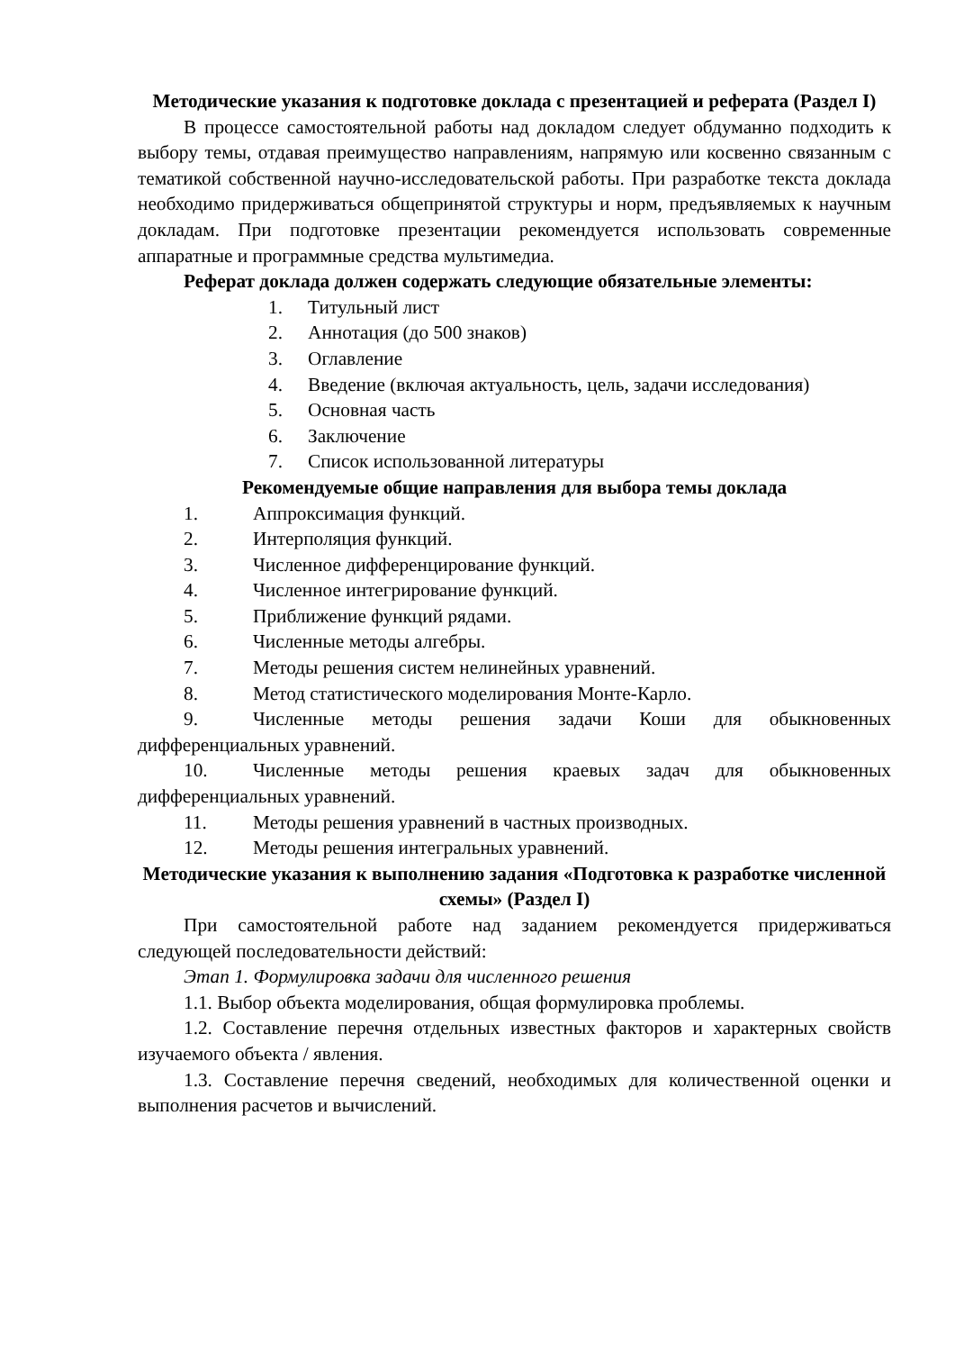Методические указания к подготовке доклада с презентацией и реферата (Раздел I)
В процессе самостоятельной работы над докладом следует обдуманно подходить к выбору темы, отдавая преимущество направлениям, напрямую или косвенно связанным с тематикой собственной научно-исследовательской работы. При разработке текста доклада необходимо придерживаться общепринятой структуры и норм, предъявляемых к научным докладам. При подготовке презентации рекомендуется использовать современные аппаратные и программные средства мультимедиа.
Реферат доклада должен содержать следующие обязательные элементы:
1. Титульный лист
2. Аннотация (до 500 знаков)
3. Оглавление
4. Введение (включая актуальность, цель, задачи исследования)
5. Основная часть
6. Заключение
7. Список использованной литературы
Рекомендуемые общие направления для выбора темы доклада
1. Аппроксимация функций.
2. Интерполяция функций.
3. Численное дифференцирование функций.
4. Численное интегрирование функций.
5. Приближение функций рядами.
6. Численные методы алгебры.
7. Методы решения систем нелинейных уравнений.
8. Метод статистического моделирования Монте-Карло.
9. Численные методы решения задачи Коши для обыкновенных дифференциальных уравнений.
10. Численные методы решения краевых задач для обыкновенных дифференциальных уравнений.
11. Методы решения уравнений в частных производных.
12. Методы решения интегральных уравнений.
Методические указания к выполнению задания «Подготовка к разработке численной схемы» (Раздел I)
При самостоятельной работе над заданием рекомендуется придерживаться следующей последовательности действий:
Этап 1. Формулировка задачи для численного решения
1.1. Выбор объекта моделирования, общая формулировка проблемы.
1.2. Составление перечня отдельных известных факторов и характерных свойств изучаемого объекта / явления.
1.3. Составление перечня сведений, необходимых для количественной оценки и выполнения расчетов и вычислений.